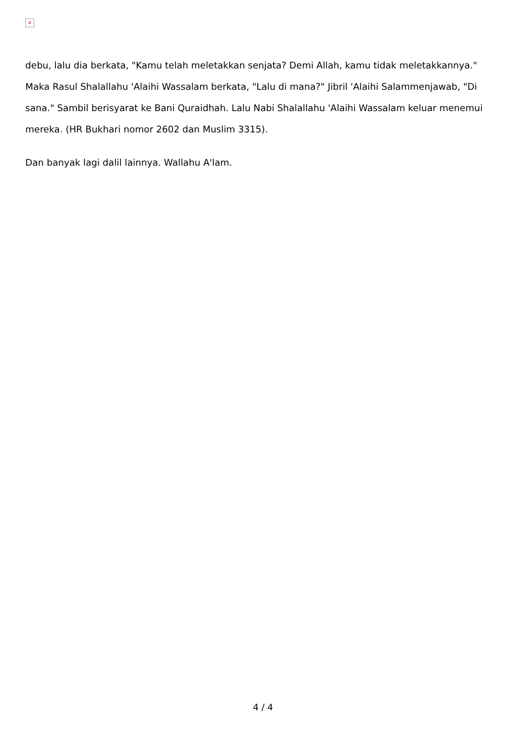×
debu, lalu dia berkata, "Kamu telah meletakkan senjata? Demi Allah, kamu tidak meletakkannya." Maka Rasul Shalallahu 'Alaihi Wassalam berkata, "Lalu di mana?" Jibril 'Alaihi Salammenjawab, "Di sana." Sambil berisyarat ke Bani Quraidhah. Lalu Nabi Shalallahu 'Alaihi Wassalam keluar menemui mereka. (HR Bukhari nomor 2602 dan Muslim 3315).
Dan banyak lagi dalil lainnya. Wallahu A'lam.
4 / 4